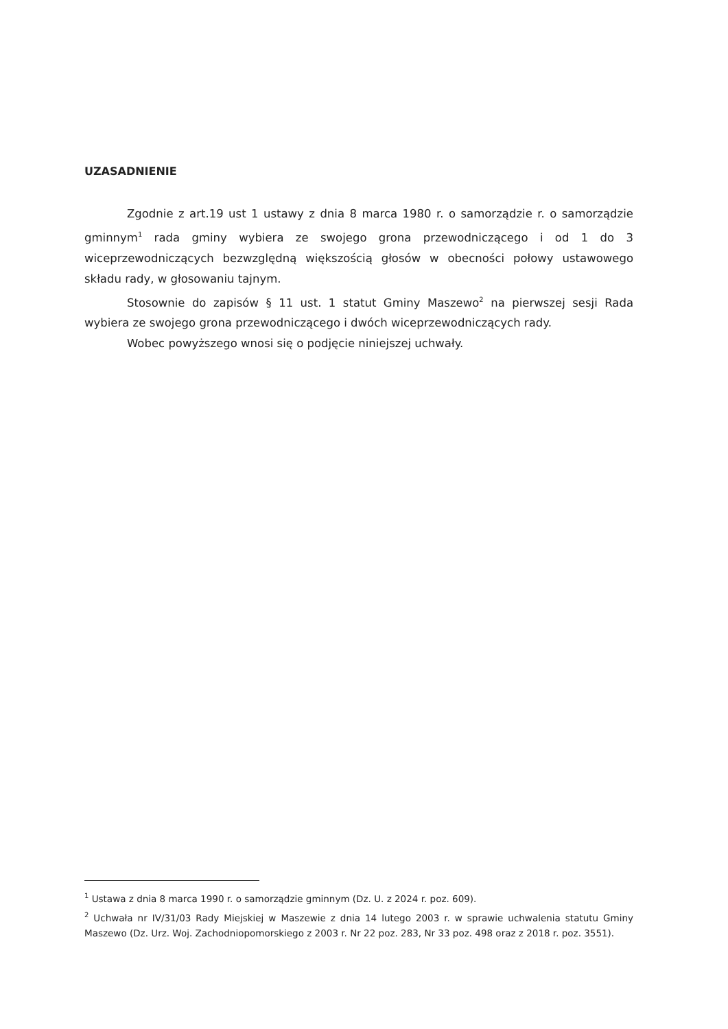UZASADNIENIE
Zgodnie z art.19 ust 1 ustawy z dnia 8 marca 1980 r. o samorządzie r. o samorządzie gminnym<sup>1</sup> rada gminy wybiera ze swojego grona przewodniczącego i od 1 do 3 wiceprzewodniczących bezwzględną większością głosów w obecności połowy ustawowego składu rady, w głosowaniu tajnym.
Stosownie do zapisów § 11 ust. 1 statut Gminy Maszewo<sup>2</sup> na pierwszej sesji Rada wybiera ze swojego grona przewodniczącego i dwóch wiceprzewodniczących rady.
Wobec powyższego wnosi się o podjęcie niniejszej uchwały.
<sup>1</sup> Ustawa z dnia 8 marca 1990 r. o samorządzie gminnym (Dz. U. z 2024 r. poz. 609).
<sup>2</sup> Uchwała nr IV/31/03 Rady Miejskiej w Maszewie z dnia 14 lutego 2003 r. w sprawie uchwalenia statutu Gminy Maszewo (Dz. Urz. Woj. Zachodniopomorskiego z 2003 r. Nr 22 poz. 283, Nr 33 poz. 498 oraz z 2018 r. poz. 3551).